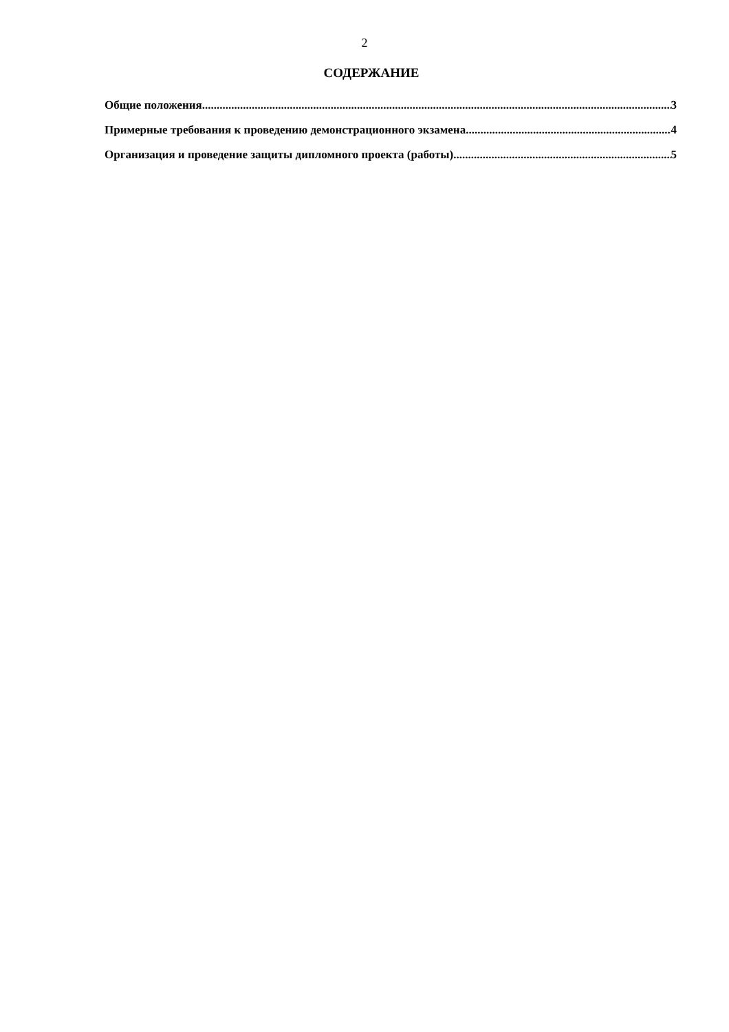2
СОДЕРЖАНИЕ
Общие положения 3
Примерные требования к проведению демонстрационного экзамена 4
Организация и проведение защиты дипломного проекта (работы) 5